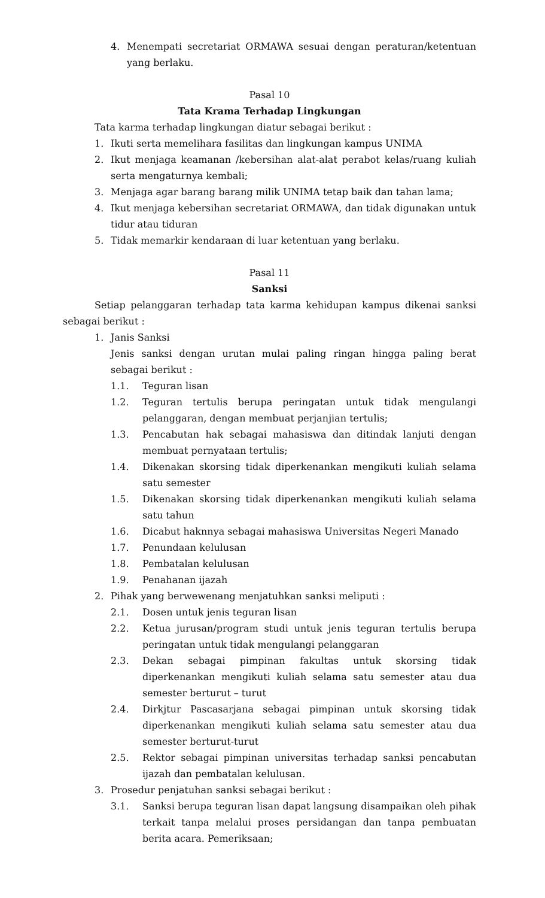4. Menempati secretariat ORMAWA sesuai dengan peraturan/ketentuan yang berlaku.
Pasal 10
Tata Krama Terhadap Lingkungan
Tata karma terhadap lingkungan diatur sebagai berikut :
1. Ikuti serta memelihara fasilitas dan lingkungan kampus UNIMA
2. Ikut menjaga keamanan /kebersihan alat-alat perabot kelas/ruang kuliah serta mengaturnya kembali;
3. Menjaga agar barang barang milik UNIMA tetap baik dan tahan lama;
4. Ikut menjaga kebersihan secretariat ORMAWA, dan tidak digunakan untuk tidur atau tiduran
5. Tidak memarkir kendaraan di luar ketentuan yang berlaku.
Pasal 11
Sanksi
Setiap pelanggaran terhadap tata karma kehidupan kampus dikenai sanksi sebagai berikut :
1. Janis Sanksi
Jenis sanksi dengan urutan mulai paling ringan hingga paling berat sebagai berikut :
1.1. Teguran lisan
1.2. Teguran tertulis berupa peringatan untuk tidak mengulangi pelanggaran, dengan membuat perjanjian tertulis;
1.3. Pencabutan hak sebagai mahasiswa dan ditindak lanjuti dengan membuat pernyataan tertulis;
1.4. Dikenakan skorsing tidak diperkenankan mengikuti kuliah selama satu semester
1.5. Dikenakan skorsing tidak diperkenankan mengikuti kuliah selama satu tahun
1.6. Dicabut haknnya sebagai mahasiswa Universitas Negeri Manado
1.7. Penundaan kelulusan
1.8. Pembatalan kelulusan
1.9. Penahanan ijazah
2. Pihak yang berwewenang menjatuhkan sanksi meliputi :
2.1. Dosen untuk jenis teguran lisan
2.2. Ketua jurusan/program studi untuk jenis teguran tertulis berupa peringatan untuk tidak mengulangi pelanggaran
2.3. Dekan sebagai pimpinan fakultas untuk skorsing tidak diperkenankan mengikuti kuliah selama satu semester atau dua semester berturut – turut
2.4. Dirkjtur Pascasarjana sebagai pimpinan untuk skorsing tidak diperkenankan mengikuti kuliah selama satu semester atau dua semester berturut-turut
2.5. Rektor sebagai pimpinan universitas terhadap sanksi pencabutan ijazah dan pembatalan kelulusan.
3. Prosedur penjatuhan sanksi sebagai berikut :
3.1. Sanksi berupa teguran lisan dapat langsung disampaikan oleh pihak terkait tanpa melalui proses persidangan dan tanpa pembuatan berita acara. Pemeriksaan;